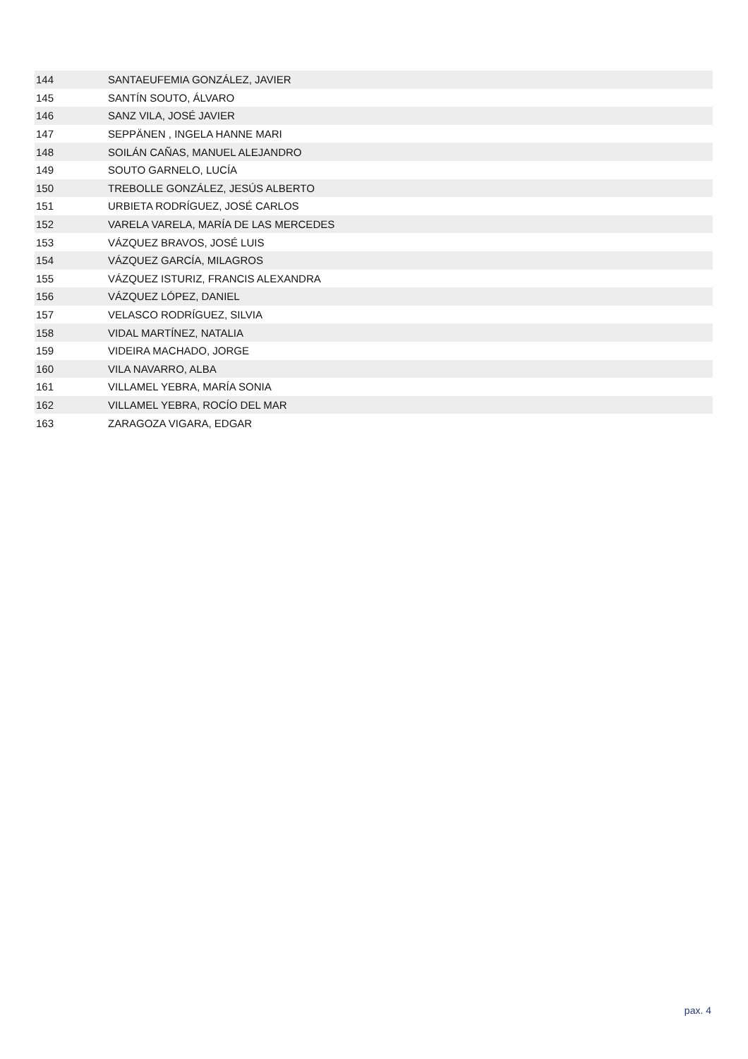| 144 | SANTAEUFEMIA GONZÁLEZ, JAVIER |
| 145 | SANTÍN SOUTO, ÁLVARO |
| 146 | SANZ VILA, JOSÉ JAVIER |
| 147 | SEPPÄNEN , INGELA HANNE MARI |
| 148 | SOILÁN CAÑAS, MANUEL ALEJANDRO |
| 149 | SOUTO GARNELO, LUCÍA |
| 150 | TREBOLLE GONZÁLEZ, JESÚS ALBERTO |
| 151 | URBIETA RODRÍGUEZ, JOSÉ CARLOS |
| 152 | VARELA VARELA, MARÍA DE LAS MERCEDES |
| 153 | VÁZQUEZ BRAVOS, JOSÉ LUIS |
| 154 | VÁZQUEZ GARCÍA, MILAGROS |
| 155 | VÁZQUEZ ISTURIZ, FRANCIS ALEXANDRA |
| 156 | VÁZQUEZ LÓPEZ, DANIEL |
| 157 | VELASCO RODRÍGUEZ, SILVIA |
| 158 | VIDAL MARTÍNEZ, NATALIA |
| 159 | VIDEIRA MACHADO, JORGE |
| 160 | VILA NAVARRO, ALBA |
| 161 | VILLAMEL YEBRA, MARÍA SONIA |
| 162 | VILLAMEL YEBRA, ROCÍO DEL MAR |
| 163 | ZARAGOZA VIGARA, EDGAR |
pax. 4